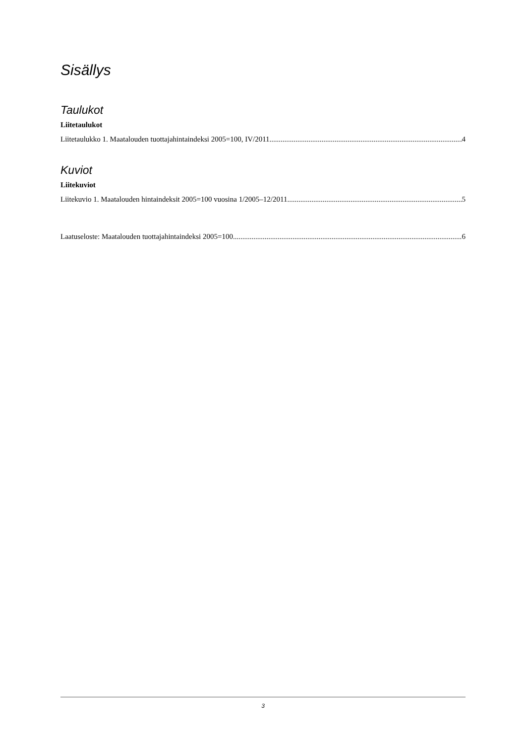Sisällys
Taulukot
Liitetaulukot
Liitetaulukko 1. Maatalouden tuottajahintaindeksi 2005=100, IV/2011 4
Kuviot
Liitekuviot
Liitekuvio 1. Maatalouden hintaindeksit 2005=100 vuosina 1/2005–12/2011 5
Laatuseloste: Maatalouden tuottajahintaindeksi 2005=100 6
3